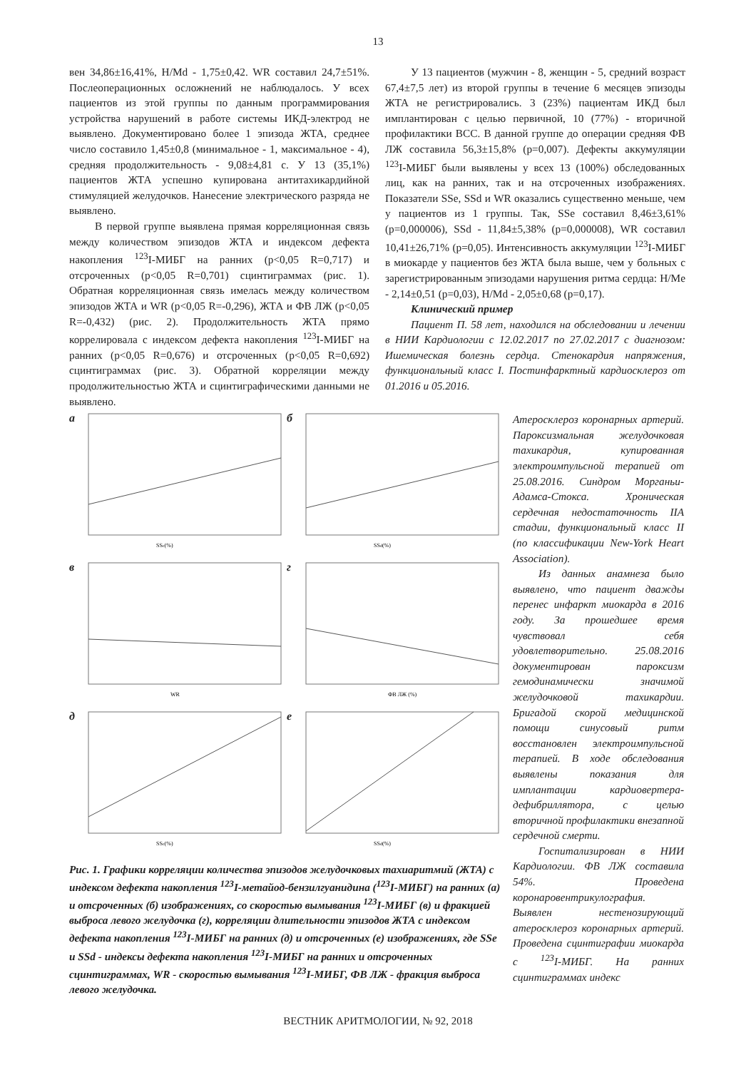13
вен 34,86±16,41%, H/Md - 1,75±0,42. WR составил 24,7±51%. Послеоперационных осложнений не наблюдалось. У всех пациентов из этой группы по данным программирования устройства нарушений в работе системы ИКД-электрод не выявлено. Документировано более 1 эпизода ЖТА, среднее число составило 1,45±0,8 (минимальное - 1, максимальное - 4), средняя продолжительность - 9,08±4,81 с. У 13 (35,1%) пациентов ЖТА успешно купирована антитахикардийной стимуляцией желудочков. Нанесение электрического разряда не выявлено.
В первой группе выявлена прямая корреляционная связь между количеством эпизодов ЖТА и индексом дефекта накопления <sup>123</sup>I-МИБГ на ранних (p<0,05 R=0,717) и отсроченных (p<0,05 R=0,701) сцинтиграммах (рис. 1). Обратная корреляционная связь имелась между количеством эпизодов ЖТА и WR (p<0,05 R=-0,296), ЖТА и ФВ ЛЖ (p<0,05 R=-0,432) (рис. 2). Продолжительность ЖТА прямо коррелировала с индексом дефекта накопления <sup>123</sup>I-МИБГ на ранних (p<0,05 R=0,676) и отсроченных (p<0,05 R=0,692) сцинтиграммах (рис. 3). Обратной корреляции между продолжительностью ЖТА и сцинтиграфическими данными не выявлено.
У 13 пациентов (мужчин - 8, женщин - 5, средний возраст 67,4±7,5 лет) из второй группы в течение 6 месяцев эпизоды ЖТА не регистрировались. 3 (23%) пациентам ИКД был имплантирован с целью первичной, 10 (77%) - вторичной профилактики ВСС. В данной группе до операции средняя ФВ ЛЖ составила 56,3±15,8% (p=0,007). Дефекты аккумуляции <sup>123</sup>I-МИБГ были выявлены у всех 13 (100%) обследованных лиц, как на ранних, так и на отсроченных изображениях. Показатели SSe, SSd и WR оказались существенно меньше, чем у пациентов из 1 группы. Так, SSe составил 8,46±3,61% (p=0,000006), SSd - 11,84±5,38% (p=0,000008), WR составил 10,41±26,71% (p=0,05). Интенсивность аккумуляции <sup>123</sup>I-МИБГ в миокарде у пациентов без ЖТА была выше, чем у больных с зарегистрированным эпизодами нарушения ритма сердца: H/Me - 2,14±0,51 (p=0,03), H/Md - 2,05±0,68 (p=0,17).
Клинический пример
Пациент П. 58 лет, находился на обследовании и лечении в НИИ Кардиологии с 12.02.2017 по 27.02.2017 с диагнозом: Ишемическая болезнь сердца. Стенокардия напряжения, функциональный класс I. Постинфарктный кардиосклероз от 01.2016 и 05.2016.
а
SSe(%)
б
SSd(%)
в
WR
г
ФВ ЛЖ (%)
д
SSe(%)
е
SSd(%)
Рис. 1. Графики корреляции количества эпизодов желудочковых тахиаритмий (ЖТА) с индексом дефекта накопления <sup>123</sup>I-метайод-бензилгуанидина (<sup>123</sup>I-МИБГ) на ранних (а) и отсроченных (б) изображениях, со скоростью вымывания <sup>123</sup>I-МИБГ (в) и фракцией выброса левого желудочка (г), корреляции длительности эпизодов ЖТА с индексом дефекта накопления <sup>123</sup>I-МИБГ на ранних (д) и отсроченных (е) изображениях, где SSe и SSd - индексы дефекта накопления <sup>123</sup>I-МИБГ на ранних и отсроченных сцинтиграммах, WR - скоростью вымывания <sup>123</sup>I-МИБГ, ФВ ЛЖ - фракция выброса левого желудочка.
Атеросклероз коронарных артерий. Пароксизмальная желудочковая тахикардия, купированная электроимпульсной терапией от 25.08.2016. Синдром Морганьи-Адамса-Стокса. Хроническая сердечная недостаточность IIA стадии, функциональный класс II (по классификации New-York Heart Association).
Из данных анамнеза было выявлено, что пациент дважды перенес инфаркт миокарда в 2016 году. За прошедшее время чувствовал себя удовлетворительно. 25.08.2016 документирован пароксизм гемодинамически значимой желудочковой тахикардии. Бригадой скорой медицинской помощи синусовый ритм восстановлен электроимпульсной терапией. В ходе обследования выявлены показания для имплантации кардиовертера-дефибриллятора, с целью вторичной профилактики внезапной сердечной смерти.
Госпитализирован в НИИ Кардиологии. ФВ ЛЖ составила 54%. Проведена коронаровентрикулография. Выявлен нестенозирующий атеросклероз коронарных артерий. Проведена сцинтиграфии миокарда с <sup>123</sup>I-МИБГ. На ранних сцинтиграммах индекс
ВЕСТНИК АРИТМОЛОГИИ, № 92, 2018